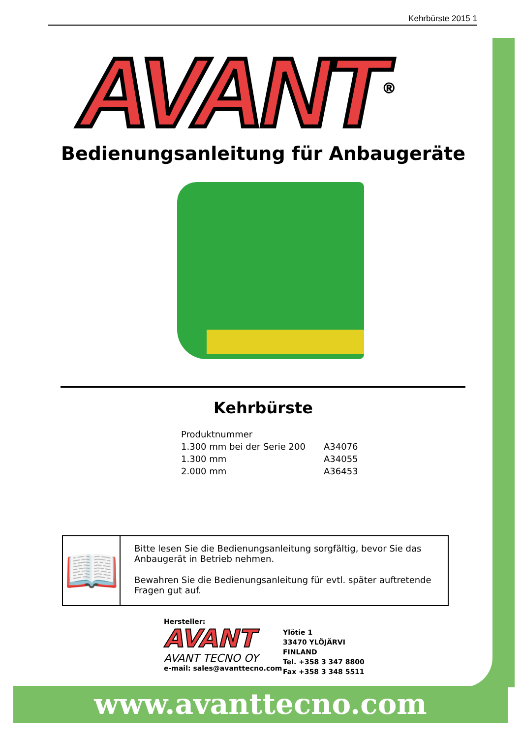Kehrbürste 2015 1
AVANT<sup>®</sup>
Bedienungsanleitung für Anbaugeräte
Kehrbürste
| Produktnummer | |
| 1.300 mm bei der Serie 200 | A34076 |
| 1.300 mm | A34055 |
| 2.000 mm | A36453 |
📖
Bitte lesen Sie die Bedienungsanleitung sorgfältig, bevor Sie das Anbaugerät in Betrieb nehmen.
Bewahren Sie die Bedienungsanleitung für evtl. später auftretende Fragen gut auf.
Hersteller:
AVANT
AVANT TECNO OY
e-mail: sales@avanttecno.com
Ylötie 1
33470 YLÖJÄRVI
FINLAND
Tel. +358 3 347 8800
Fax +358 3 348 5511
www.avanttecno.com